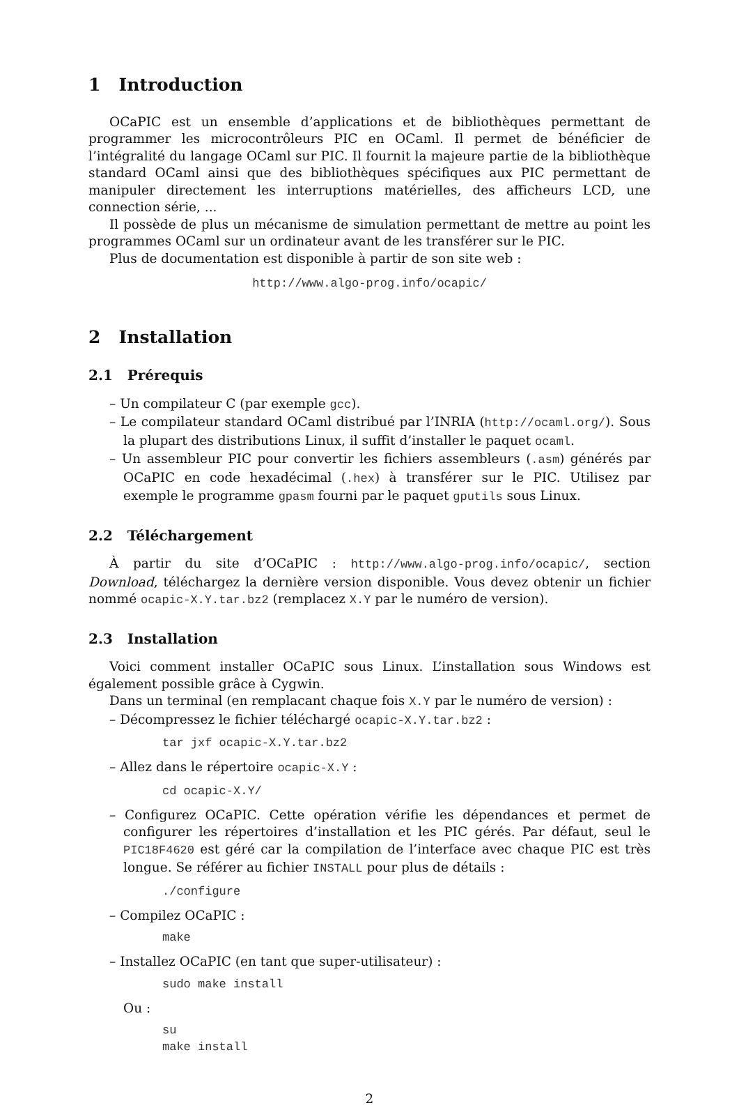1 Introduction
OCaPIC est un ensemble d’applications et de bibliothèques permettant de programmer les microcontrôleurs PIC en OCaml. Il permet de bénéficier de l’intégralité du langage OCaml sur PIC. Il fournit la majeure partie de la bibliothèque standard OCaml ainsi que des bibliothèques spécifiques aux PIC permettant de manipuler directement les interruptions matérielles, des afficheurs LCD, une connection série, ...
Il possède de plus un mécanisme de simulation permettant de mettre au point les programmes OCaml sur un ordinateur avant de les transférer sur le PIC.
Plus de documentation est disponible à partir de son site web :
http://www.algo-prog.info/ocapic/
2 Installation
2.1 Prérequis
– Un compilateur C (par exemple gcc).
– Le compilateur standard OCaml distribué par l’INRIA (http://ocaml.org/). Sous la plupart des distributions Linux, il suffit d’installer le paquet ocaml.
– Un assembleur PIC pour convertir les fichiers assembleurs (.asm) générés par OCaPIC en code hexadécimal (.hex) à transférer sur le PIC. Utilisez par exemple le programme gpasm fourni par le paquet gputils sous Linux.
2.2 Téléchargement
À partir du site d’OCaPIC : http://www.algo-prog.info/ocapic/, section Download, téléchargez la dernière version disponible. Vous devez obtenir un fichier nommé ocapic-X.Y.tar.bz2 (remplacez X.Y par le numéro de version).
2.3 Installation
Voici comment installer OCaPIC sous Linux. L’installation sous Windows est également possible grâce à Cygwin.
Dans un terminal (en remplacant chaque fois X.Y par le numéro de version) :
– Décompressez le fichier téléchargé ocapic-X.Y.tar.bz2 :
tar jxf ocapic-X.Y.tar.bz2
– Allez dans le répertoire ocapic-X.Y :
cd ocapic-X.Y/
– Configurez OCaPIC. Cette opération vérifie les dépendances et permet de configurer les répertoires d’installation et les PIC gérés. Par défaut, seul le PIC18F4620 est géré car la compilation de l’interface avec chaque PIC est très longue. Se référer au fichier INSTALL pour plus de détails :
./configure
– Compilez OCaPIC :
make
– Installez OCaPIC (en tant que super-utilisateur) :
sudo make install
Ou :
su make install
2